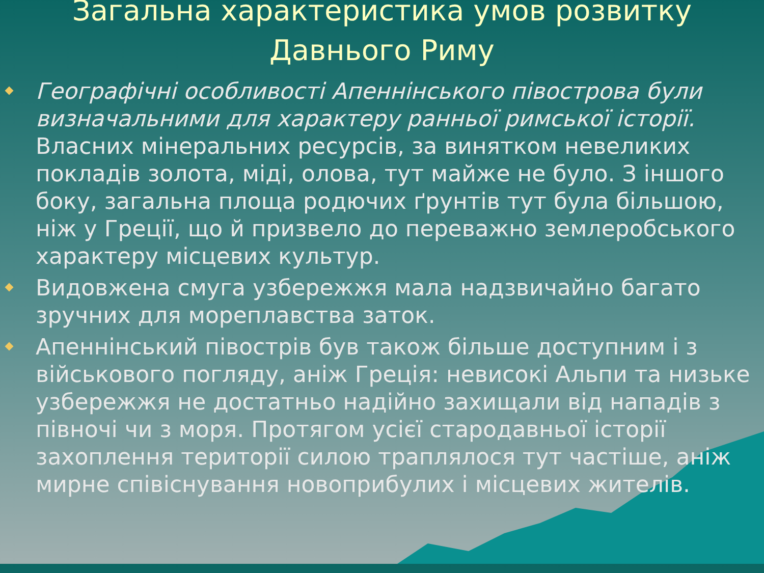Загальна характеристика умов розвитку Давнього Риму
Географічні особливості Апеннінського півострова були визначальними для характеру ранньої римської історії. Власних мінеральних ресурсів, за винятком невеликих покладів золота, міді, олова, тут майже не було. З іншого боку, загальна площа родючих ґрунтів тут була більшою, ніж у Греції, що й призвело до переважно землеробського характеру місцевих культур.
Видовжена смуга узбережжя мала надзвичайно багато зручних для мореплавства заток.
Апеннінський півострів був також більше доступним і з військового погляду, аніж Греція: невисокі Альпи та низьке узбережжя не достатньо надійно захищали від нападів з півночі чи з моря. Протягом усієї стародавньої історії захоплення території силою траплялося тут частіше, аніж мирне співіснування новоприбулих і місцевих жителів.